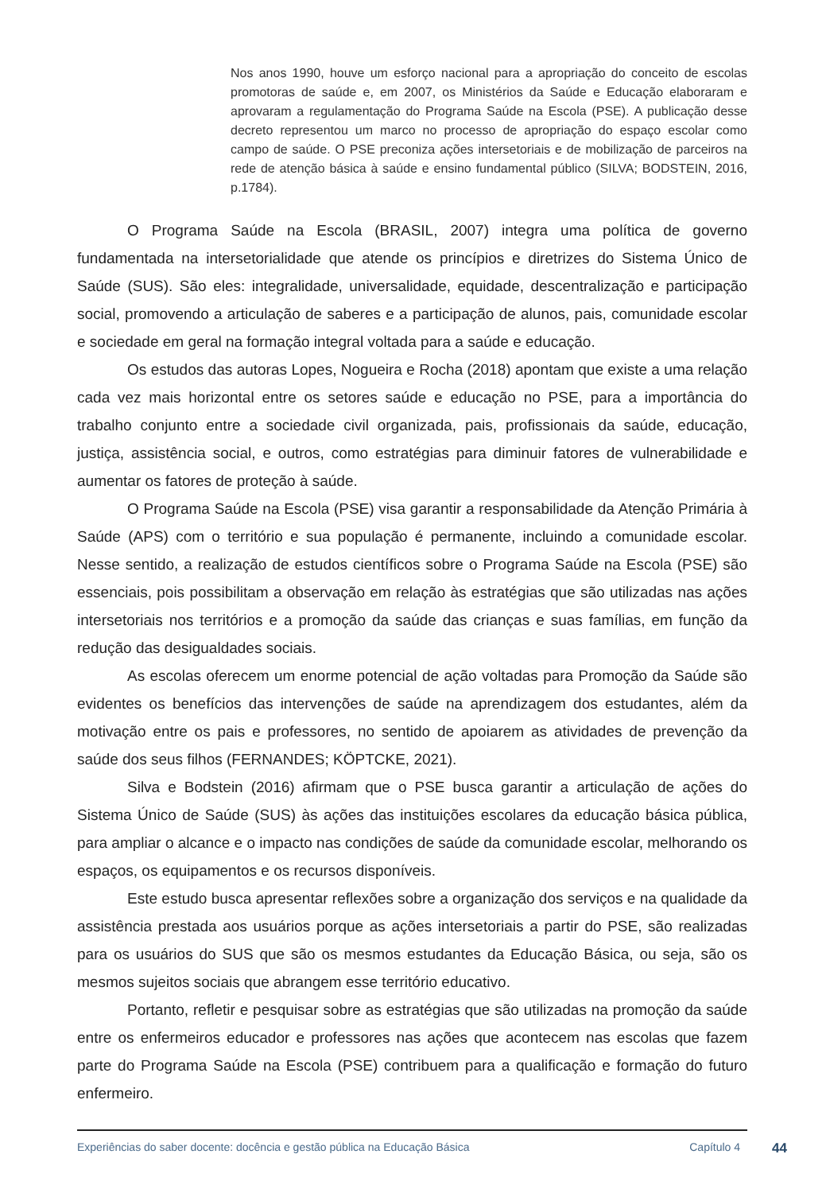Nos anos 1990, houve um esforço nacional para a apropriação do conceito de escolas promotoras de saúde e, em 2007, os Ministérios da Saúde e Educação elaboraram e aprovaram a regulamentação do Programa Saúde na Escola (PSE). A publicação desse decreto representou um marco no processo de apropriação do espaço escolar como campo de saúde. O PSE preconiza ações intersetoriais e de mobilização de parceiros na rede de atenção básica à saúde e ensino fundamental público (SILVA; BODSTEIN, 2016, p.1784).
O Programa Saúde na Escola (BRASIL, 2007) integra uma política de governo fundamentada na intersetorialidade que atende os princípios e diretrizes do Sistema Único de Saúde (SUS). São eles: integralidade, universalidade, equidade, descentralização e participação social, promovendo a articulação de saberes e a participação de alunos, pais, comunidade escolar e sociedade em geral na formação integral voltada para a saúde e educação.
Os estudos das autoras Lopes, Nogueira e Rocha (2018) apontam que existe a uma relação cada vez mais horizontal entre os setores saúde e educação no PSE, para a importância do trabalho conjunto entre a sociedade civil organizada, pais, profissionais da saúde, educação, justiça, assistência social, e outros, como estratégias para diminuir fatores de vulnerabilidade e aumentar os fatores de proteção à saúde.
O Programa Saúde na Escola (PSE) visa garantir a responsabilidade da Atenção Primária à Saúde (APS) com o território e sua população é permanente, incluindo a comunidade escolar. Nesse sentido, a realização de estudos científicos sobre o Programa Saúde na Escola (PSE) são essenciais, pois possibilitam a observação em relação às estratégias que são utilizadas nas ações intersetoriais nos territórios e a promoção da saúde das crianças e suas famílias, em função da redução das desigualdades sociais.
As escolas oferecem um enorme potencial de ação voltadas para Promoção da Saúde são evidentes os benefícios das intervenções de saúde na aprendizagem dos estudantes, além da motivação entre os pais e professores, no sentido de apoiarem as atividades de prevenção da saúde dos seus filhos (FERNANDES; KÖPTCKE, 2021).
Silva e Bodstein (2016) afirmam que o PSE busca garantir a articulação de ações do Sistema Único de Saúde (SUS) às ações das instituições escolares da educação básica pública, para ampliar o alcance e o impacto nas condições de saúde da comunidade escolar, melhorando os espaços, os equipamentos e os recursos disponíveis.
Este estudo busca apresentar reflexões sobre a organização dos serviços e na qualidade da assistência prestada aos usuários porque as ações intersetoriais a partir do PSE, são realizadas para os usuários do SUS que são os mesmos estudantes da Educação Básica, ou seja, são os mesmos sujeitos sociais que abrangem esse território educativo.
Portanto, refletir e pesquisar sobre as estratégias que são utilizadas na promoção da saúde entre os enfermeiros educador e professores nas ações que acontecem nas escolas que fazem parte do Programa Saúde na Escola (PSE) contribuem para a qualificação e formação do futuro enfermeiro.
Experiências do saber docente: docência e gestão pública na Educação Básica Capítulo 4 44